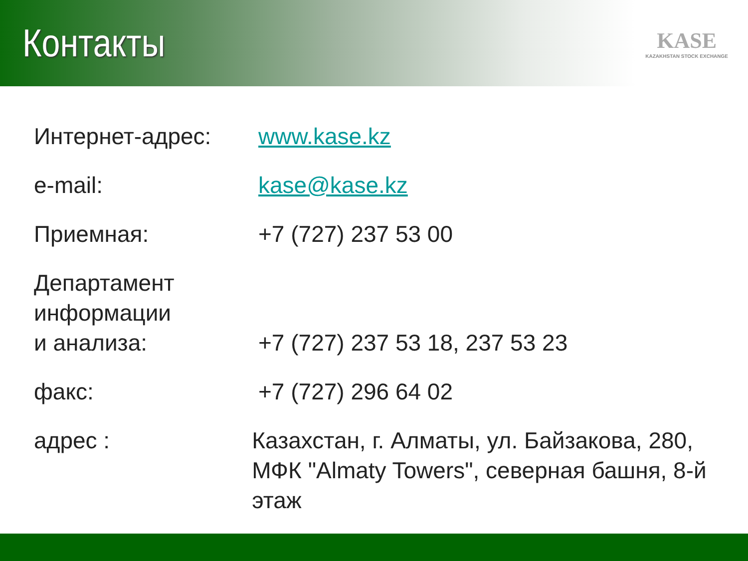Контакты
KASE
KAZAKHSTAN STOCK EXCHANGE
Интернет-адрес: www.kase.kz
e-mail: kase@kase.kz
Приемная: +7 (727) 237 53 00
Департамент
информации
и анализа:
+7 (727) 237 53 18, 237 53 23
факс: +7 (727) 296 64 02
адрес : Казахстан, г. Алматы, ул. Байзакова, 280,
МФК "Almaty Towers", северная башня, 8-й этаж